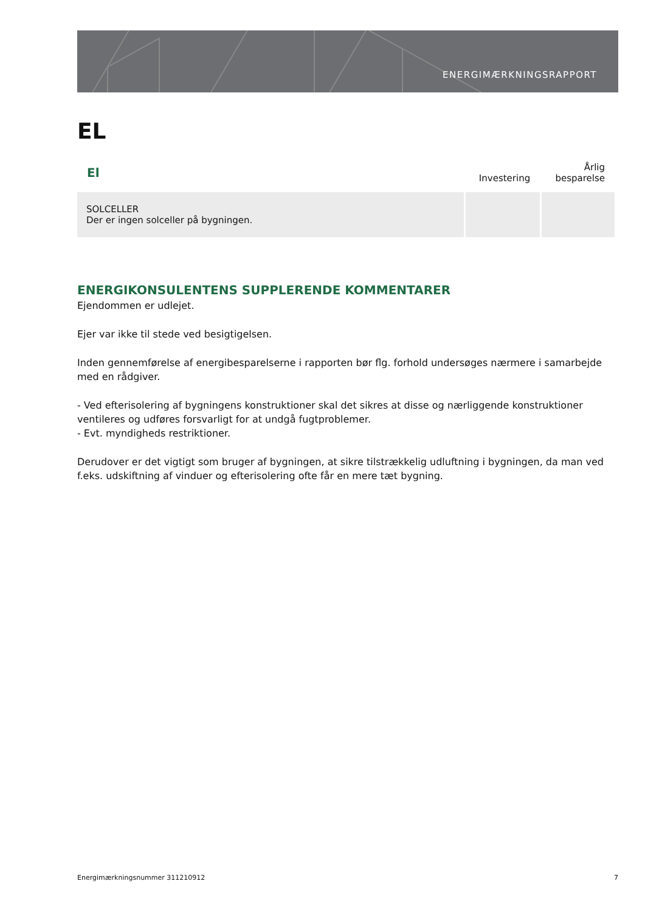ENERGIMÆRKNINGSRAPPORT
EL
| El | Investering | Årlig besparelse |
| --- | --- | --- |
| SOLCELLER Der er ingen solceller på bygningen. | | |
ENERGIKONSULENTENS SUPPLERENDE KOMMENTARER
Ejendommen er udlejet.
Ejer var ikke til stede ved besigtigelsen.
Inden gennemførelse af energibesparelserne i rapporten bør flg. forhold undersøges nærmere i samarbejde med en rådgiver.
- Ved efterisolering af bygningens konstruktioner skal det sikres at disse og nærliggende konstruktioner ventileres og udføres forsvarligt for at undgå fugtproblemer.
- Evt. myndigheds restriktioner.
Derudover er det vigtigt som bruger af bygningen, at sikre tilstrækkelig udluftning i bygningen, da man ved f.eks. udskiftning af vinduer og efterisolering ofte får en mere tæt bygning.
Energimærkningsnummer 311210912 7